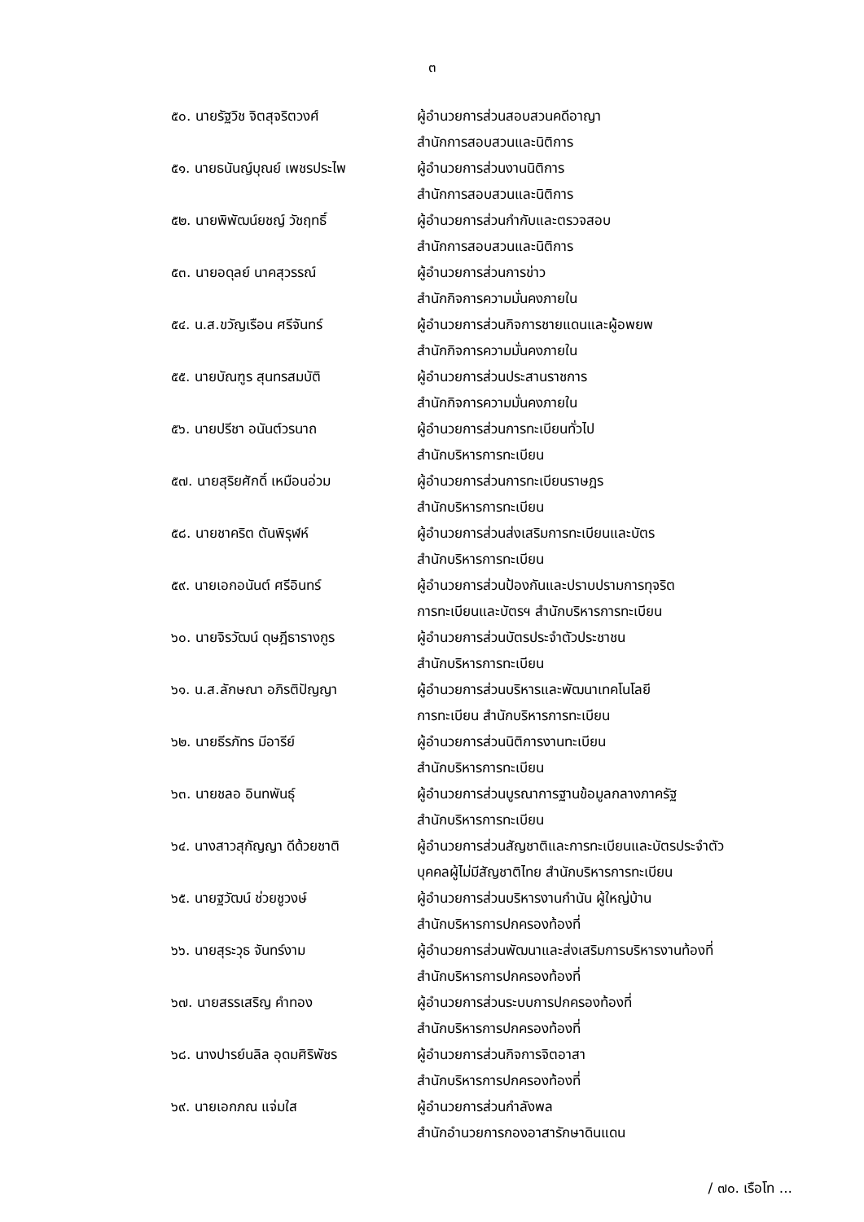๓
| ๕๐. นายรัฐวิช จิตสุจริตวงศ์ | ผู้อำนวยการส่วนสอบสวนคดีอาญา สำนักการสอบสวนและนิติการ |
| ๕๑. นายธนันญ์บุณย์ เพชรประไพ | ผู้อำนวยการส่วนงานนิติการ สำนักการสอบสวนและนิติการ |
| ๕๒. นายพิพัฒน์ยชญ์ วัชฤทธิ์ | ผู้อำนวยการส่วนกำกับและตรวจสอบ สำนักการสอบสวนและนิติการ |
| ๕๓. นายอดุลย์ นาคสุวรรณ์ | ผู้อำนวยการส่วนการข่าว สำนักกิจการความมั่นคงภายใน |
| ๕๔. น.ส.ขวัญเรือน ศรีจันทร์ | ผู้อำนวยการส่วนกิจการชายแดนและผู้อพยพ สำนักกิจการความมั่นคงภายใน |
| ๕๕. นายบัณฑูร สุนทรสมบัติ | ผู้อำนวยการส่วนประสานราชการ สำนักกิจการความมั่นคงภายใน |
| ๕๖. นายปรีชา อนันต์วรนาถ | ผู้อำนวยการส่วนการทะเบียนทั่วไป สำนักบริหารการทะเบียน |
| ๕๗. นายสุริยศักดิ์ เหมือนอ่วม | ผู้อำนวยการส่วนการทะเบียนราษฎร สำนักบริหารการทะเบียน |
| ๕๘. นายชาคริต ตันพิรุฬห์ | ผู้อำนวยการส่วนส่งเสริมการทะเบียนและบัตร สำนักบริหารการทะเบียน |
| ๕๙. นายเอกอนันต์ ศรีอินทร์ | ผู้อำนวยการส่วนป้องกันและปราบปรามการทุจริต การทะเบียนและบัตรฯ สำนักบริหารการทะเบียน |
| ๖๐. นายจิรวัฒน์ ดุษฎีธารางกูร | ผู้อำนวยการส่วนบัตรประจำตัวประชาชน สำนักบริหารการทะเบียน |
| ๖๑. น.ส.ลักษณา อภิรติปัญญา | ผู้อำนวยการส่วนบริหารและพัฒนาเทคโนโลยี การทะเบียน สำนักบริหารการทะเบียน |
| ๖๒. นายธีรภัทร มีอารีย์ | ผู้อำนวยการส่วนนิติการงานทะเบียน สำนักบริหารการทะเบียน |
| ๖๓. นายชลอ อินทพันธุ์ | ผู้อำนวยการส่วนบูรณาการฐานข้อมูลกลางภาครัฐ สำนักบริหารการทะเบียน |
| ๖๔. นางสาวสุกัญญา ดีด้วยชาติ | ผู้อำนวยการส่วนสัญชาติและการทะเบียนและบัตรประจำตัว บุคคลผู้ไม่มีสัญชาติไทย สำนักบริหารการทะเบียน |
| ๖๕. นายฐวัฒน์ ช่วยชูวงษ์ | ผู้อำนวยการส่วนบริหารงานกำนัน ผู้ใหญ่บ้าน สำนักบริหารการปกครองท้องที่ |
| ๖๖. นายสุระวุธ จันทร์งาม | ผู้อำนวยการส่วนพัฒนาและส่งเสริมการบริหารงานท้องที่ สำนักบริหารการปกครองท้องที่ |
| ๖๗. นายสรรเสริญ คำทอง | ผู้อำนวยการส่วนระบบการปกครองท้องที่ สำนักบริหารการปกครองท้องที่ |
| ๖๘. นางปารย์นลิล อุดมศิริพัชร | ผู้อำนวยการส่วนกิจการจิตอาสา สำนักบริหารการปกครองท้องที่ |
| ๖๙. นายเอกภณ แจ่มใส | ผู้อำนวยการส่วนกำลังพล สำนักอำนวยการกองอาสารักษาดินแดน |
/ ๗๐. เรือโท ...